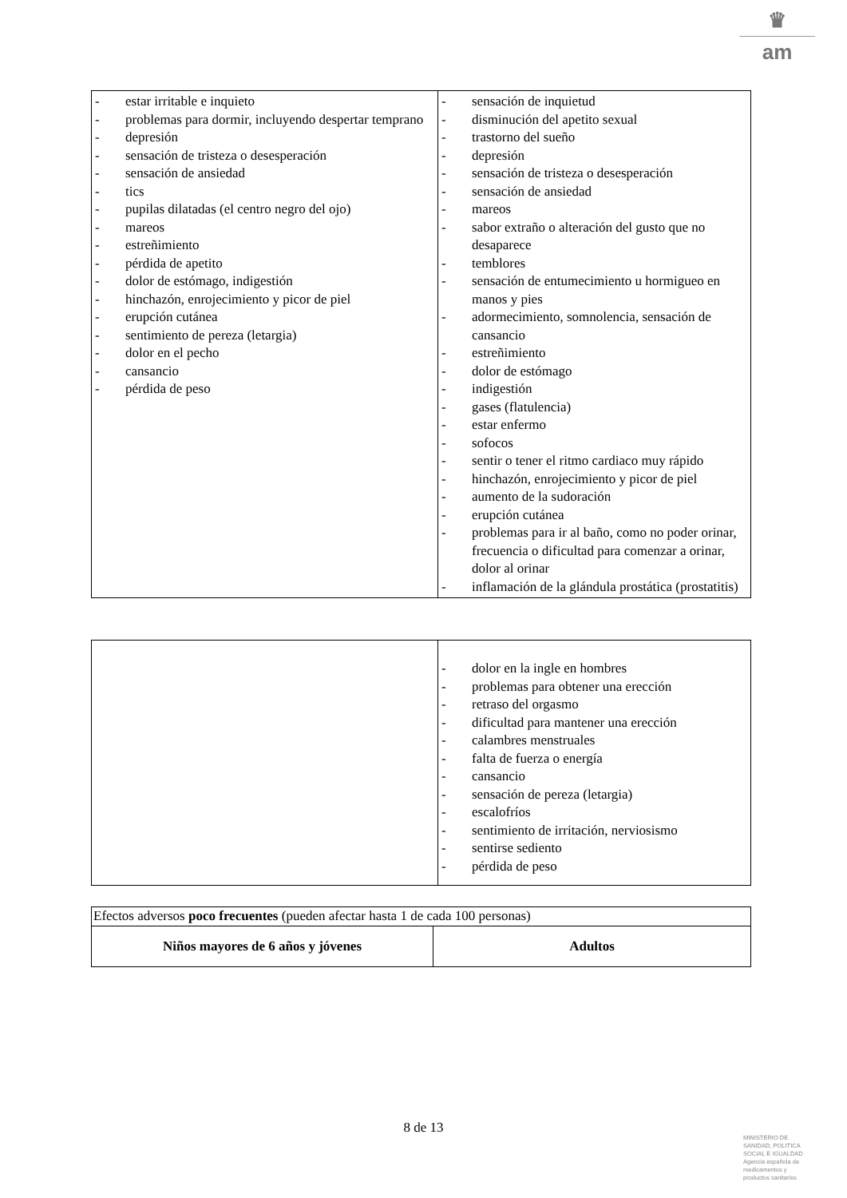♛
am
| - estar irritable e inquieto - problemas para dormir, incluyendo despertar temprano - depresión - sensación de tristeza o desesperación - sensación de ansiedad - tics - pupilas dilatadas (el centro negro del ojo) - mareos - estreñimiento - pérdida de apetito - dolor de estómago, indigestión - hinchazón, enrojecimiento y picor de piel - erupción cutánea - sentimiento de pereza (letargia) - dolor en el pecho - cansancio - pérdida de peso | - sensación de inquietud - disminución del apetito sexual - trastorno del sueño - depresión - sensación de tristeza o desesperación - sensación de ansiedad - mareos - sabor extraño o alteración del gusto que no desaparece - temblores - sensación de entumecimiento u hormigueo en manos y pies - adormecimiento, somnolencia, sensación de cansancio - estreñimiento - dolor de estómago - indigestión - gases (flatulencia) - estar enfermo - sofocos - sentir o tener el ritmo cardiaco muy rápido - hinchazón, enrojecimiento y picor de piel - aumento de la sudoración - erupción cutánea - problemas para ir al baño, como no poder orinar, frecuencia o dificultad para comenzar a orinar, dolor al orinar - inflamación de la glándula prostática (prostatitis) |
| | - dolor en la ingle en hombres - problemas para obtener una erección - retraso del orgasmo - dificultad para mantener una erección - calambres menstruales - falta de fuerza o energía - cansancio - sensación de pereza (letargia) - escalofríos - sentimiento de irritación, nerviosismo - sentirse sediento - pérdida de peso |
| Efectos adversos poco frecuentes (pueden afectar hasta 1 de cada 100 personas) | |
| Niños mayores de 6 años y jóvenes | Adultos |
8 de 13
MINISTERIO DE
SANIDAD, POLITICA
SOCIAL E IGUALDAD
Agencia española de
medicamentos y
productos sanitarios